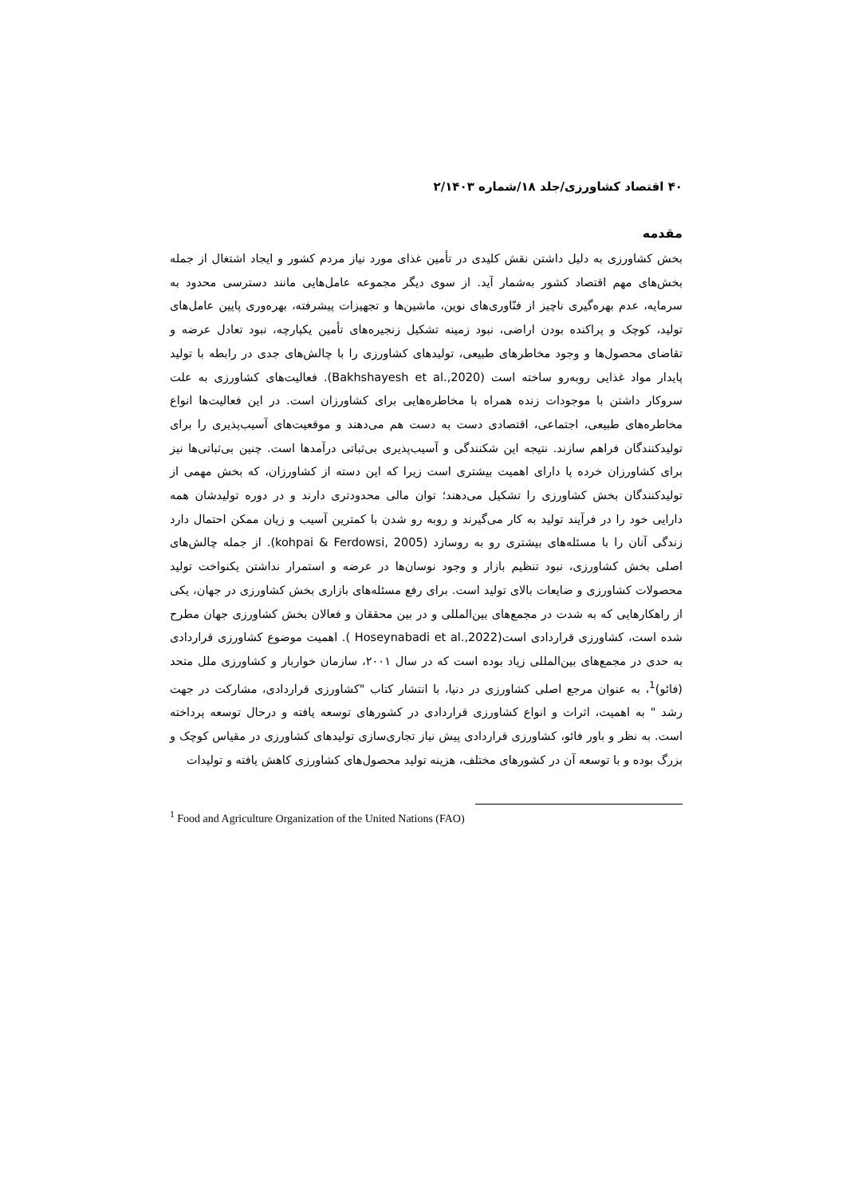۴۰ اقتصاد کشاورزی/جلد ۱۸/شماره ۲/۱۴۰۳
مقدمه
بخش کشاورزی به دلیل داشتن نقش کلیدی در تأمین غذای مورد نیاز مردم کشور و ایجاد اشتغال از جمله بخش‌های مهم اقتصاد کشور به‌شمار آید. از سوی دیگر مجموعه عامل‌هایی مانند دسترسی محدود به سرمایه، عدم بهره‌گیری ناچیز از فنّاوری‌های نوین، ماشین‌ها و تجهیزات پیشرفته، بهره‌وری پایین عامل‌های تولید، کوچک و پراکنده بودن اراضی، نبود زمینه تشکیل زنجیره‌های تأمین یکپارچه، نبود تعادل عرضه و تقاضای محصول‌ها و وجود مخاطرهای طبیعی، تولیدهای کشاورزی را با چالش‌های جدی در رابطه با تولید پایدار مواد غذایی روبه‌رو ساخته است (Bakhshayesh et al.,2020). فعالیت‌های کشاورزی به علت سروکار داشتن با موجودات زنده همراه با مخاطره‌هایی برای کشاورزان است. در این فعالیت‌ها انواع مخاطره‌های طبیعی، اجتماعی، اقتصادی دست به دست هم می‌دهند و موقعیت‌های آسیب‌پذیری را برای تولیدکنندگان فراهم سازند. نتیجه این شکنندگی و آسیب‌پذیری بی‌ثباتی درآمدها است. چنین بی‌ثباتی‌ها نیز برای کشاورزان خرده پا دارای اهمیت بیشتری است زیرا که این دسته از کشاورزان، که بخش مهمی از تولیدکنندگان بخش کشاورزی را تشکیل می‌دهند؛ توان مالی محدودتری دارند و در دوره تولیدشان همه دارایی خود را در فرآیند تولید به کار می‌گیرند و روبه رو شدن با کمترین آسیب و زیان ممکن احتمال دارد زندگی آنان را با مسئله‌های بیشتری رو به روسازد (kohpai & Ferdowsi, 2005). از جمله چالش‌های اصلی بخش کشاورزی، نبود تنظیم بازار و وجود نوسان‌ها در عرضه و استمرار نداشتن یکنواخت تولید محصولات کشاورزی و ضایعات بالای تولید است. برای رفع مسئله‌های بازاری بخش کشاورزی در جهان، یکی از راهکارهایی که به شدت در مجمع‌های بین‌المللی و در بین محققان و فعالان بخش کشاورزی جهان مطرح شده است، کشاورزی قراردادی است(Hoseynabadi et al.,2022 ). اهمیت موضوع کشاورزی قراردادی به حدی در مجمع‌های بین‌المللی زیاد بوده است که در سال ۲۰۰۱، سازمان خواربار و کشاورزی ملل متحد (فائو)<sup>1</sup>، به عنوان مرجع اصلی کشاورزی در دنیا، با انتشار کتاب "کشاورزی قراردادی، مشارکت در جهت رشد " به اهمیت، اثرات و انواع کشاورزی قراردادی در کشورهای توسعه یافته و درحال توسعه پرداخته است. به نظر و باور فائو، کشاورزی قراردادی پیش نیاز تجاری‌سازی تولیدهای کشاورزی در مقیاس کوچک و بزرگ بوده و با توسعه آن در کشورهای مختلف، هزینه تولید محصول‌های کشاورزی کاهش یافته و تولیدات
<sup>1</sup> Food and Agriculture Organization of the United Nations (FAO)